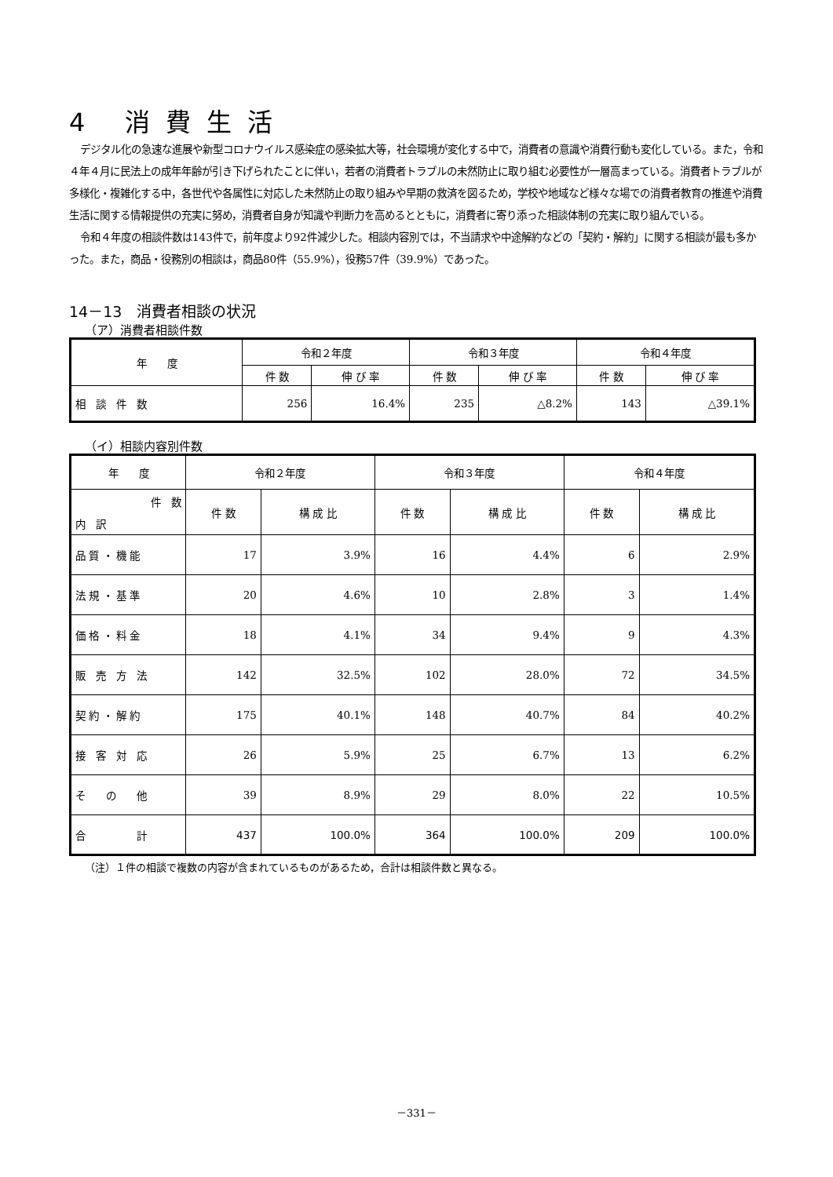4 消費生活
デジタル化の急速な進展や新型コロナウイルス感染症の感染拡大等，社会環境が変化する中で，消費者の意識や消費行動も変化している。また，令和４年４月に民法上の成年年齢が引き下げられたことに伴い，若者の消費者トラブルの未然防止に取り組む必要性が一層高まっている。消費者トラブルが多様化・複雑化する中，各世代や各属性に対応した未然防止の取り組みや早期の救済を図るため，学校や地域など様々な場での消費者教育の推進や消費生活に関する情報提供の充実に努め，消費者自身が知識や判断力を高めるとともに，消費者に寄り添った相談体制の充実に取り組んでいる。
令和４年度の相談件数は143件で，前年度より92件減少した。相談内容別では，不当請求や中途解約などの「契約・解約」に関する相談が最も多かった。また，商品・役務別の相談は，商品80件（55.9%），役務57件（39.9%）であった。
14－13　消費者相談の状況
（ア）消費者相談件数
| 年 度 | 令和２年度 | | 令和３年度 | | 令和４年度 | |
| --- | --- | --- | --- | --- | --- | --- |
| | 件 数 | 伸 び 率 | 件 数 | 伸 び 率 | 件 数 | 伸 び 率 |
| 相 談 件 数 | 256 | 16.4% | 235 | △8.2% | 143 | △39.1% |
（イ）相談内容別件数
| 年 度 | 令和２年度 | | 令和３年度 | | 令和４年度 | |
| --- | --- | --- | --- | --- | --- | --- |
| 件 数 内 訳 | 件 数 | 構 成 比 | 件 数 | 構 成 比 | 件 数 | 構 成 比 |
| 品 質 ・ 機 能 | 17 | 3.9% | 16 | 4.4% | 6 | 2.9% |
| 法 規 ・ 基 準 | 20 | 4.6% | 10 | 2.8% | 3 | 1.4% |
| 価 格 ・ 料 金 | 18 | 4.1% | 34 | 9.4% | 9 | 4.3% |
| 販 売 方 法 | 142 | 32.5% | 102 | 28.0% | 72 | 34.5% |
| 契 約 ・ 解 約 | 175 | 40.1% | 148 | 40.7% | 84 | 40.2% |
| 接 客 対 応 | 26 | 5.9% | 25 | 6.7% | 13 | 6.2% |
| そ の 他 | 39 | 8.9% | 29 | 8.0% | 22 | 10.5% |
| 合 計 | 437 | 100.0% | 364 | 100.0% | 209 | 100.0% |
（注）１件の相談で複数の内容が含まれているものがあるため，合計は相談件数と異なる。
－331－